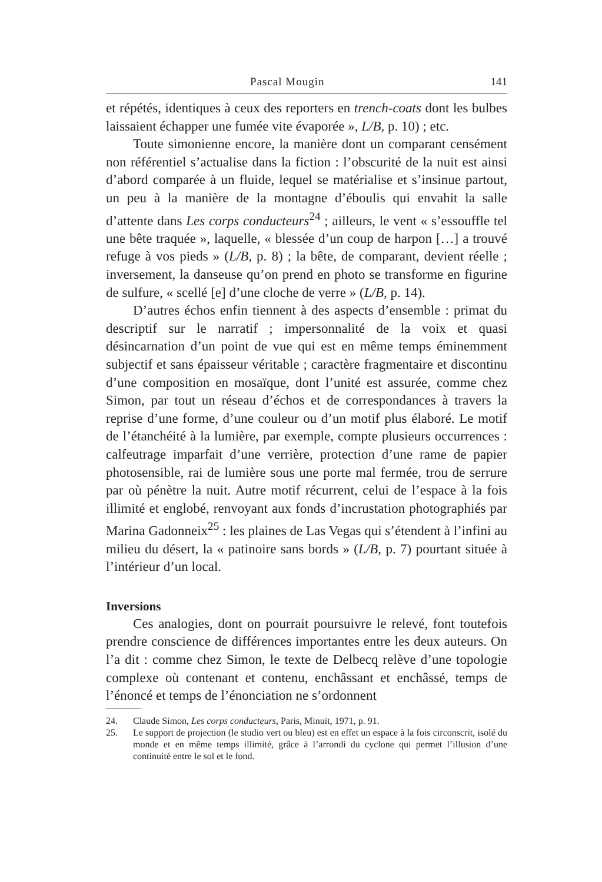Pascal Mougin 141
et répétés, identiques à ceux des reporters en trench-coats dont les bulbes laissaient échapper une fumée vite évaporée », L/B, p. 10) ; etc.
Toute simonienne encore, la manière dont un comparant censément non référentiel s’actualise dans la fiction : l’obscurité de la nuit est ainsi d’abord comparée à un fluide, lequel se matérialise et s’insinue partout, un peu à la manière de la montagne d’éboulis qui envahit la salle d’attente dans Les corps conducteurs<sup>24</sup> ; ailleurs, le vent « s’essouffle tel une bête traquée », laquelle, « blessée d’un coup de harpon […] a trouvé refuge à vos pieds » (L/B, p. 8) ; la bête, de comparant, devient réelle ; inversement, la danseuse qu’on prend en photo se transforme en figurine de sulfure, « scellé [e] d’une cloche de verre » (L/B, p. 14).
D’autres échos enfin tiennent à des aspects d’ensemble : primat du descriptif sur le narratif ; impersonnalité de la voix et quasi désincarnation d’un point de vue qui est en même temps éminemment subjectif et sans épaisseur véritable ; caractère fragmentaire et discontinu d’une composition en mosaïque, dont l’unité est assurée, comme chez Simon, par tout un réseau d’échos et de correspondances à travers la reprise d’une forme, d’une couleur ou d’un motif plus élaboré. Le motif de l’étanchéité à la lumière, par exemple, compte plusieurs occurrences : calfeutrage imparfait d’une verrière, protection d’une rame de papier photosensible, rai de lumière sous une porte mal fermée, trou de serrure par où pénètre la nuit. Autre motif récurrent, celui de l’espace à la fois illimité et englobé, renvoyant aux fonds d’incrustation photographiés par Marina Gadonneix<sup>25</sup> : les plaines de Las Vegas qui s’étendent à l’infini au milieu du désert, la « patinoire sans bords » (L/B, p. 7) pourtant située à l’intérieur d’un local.
Inversions
Ces analogies, dont on pourrait poursuivre le relevé, font toutefois prendre conscience de différences importantes entre les deux auteurs. On l’a dit : comme chez Simon, le texte de Delbecq relève d’une topologie complexe où contenant et contenu, enchâssant et enchâssé, temps de l’énoncé et temps de l’énonciation ne s’ordonnent
24. Claude Simon, Les corps conducteurs, Paris, Minuit, 1971, p. 91.
25. Le support de projection (le studio vert ou bleu) est en effet un espace à la fois circonscrit, isolé du monde et en même temps illimité, grâce à l’arrondi du cyclone qui permet l’illusion d’une continuité entre le sol et le fond.